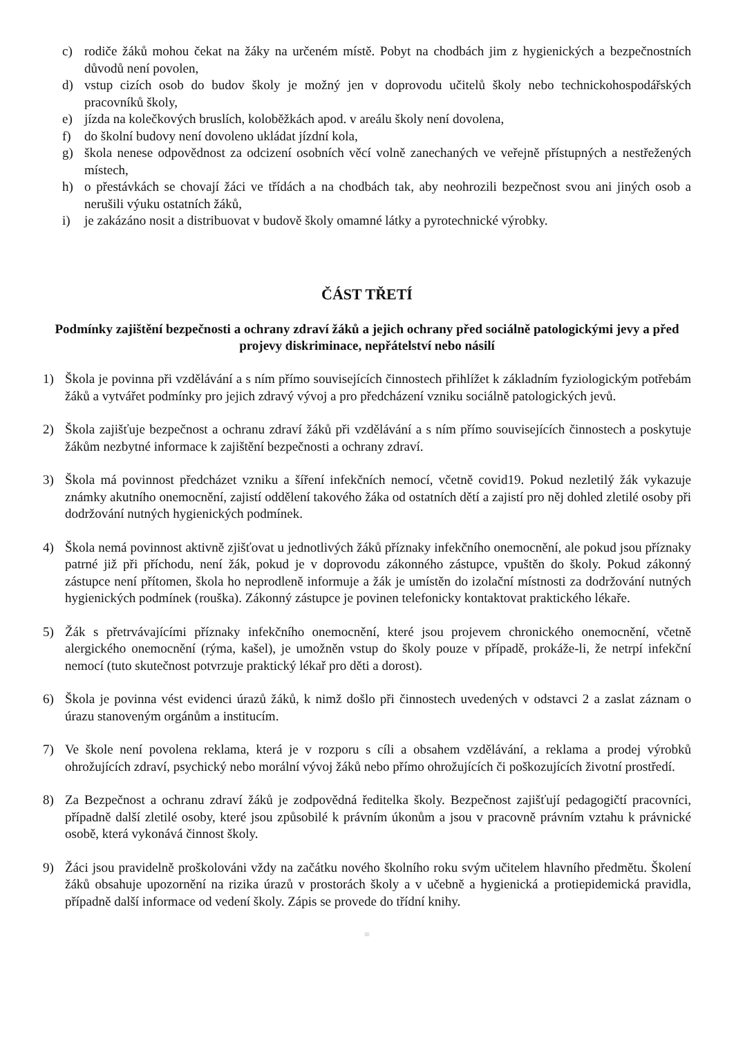c) rodiče žáků mohou čekat na žáky na určeném místě. Pobyt na chodbách jim z hygienických a bezpečnostních důvodů není povolen,
d) vstup cizích osob do budov školy je možný jen v doprovodu učitelů školy nebo technickohospodářských pracovníků školy,
e) jízda na kolečkových bruslích, koloběžkách apod. v areálu školy není dovolena,
f) do školní budovy není dovoleno ukládat jízdní kola,
g) škola nenese odpovědnost za odcizení osobních věcí volně zanechaných ve veřejně přístupných a nestřežených místech,
h) o přestávkách se chovají žáci ve třídách a na chodbách tak, aby neohrozili bezpečnost svou ani jiných osob a nerušili výuku ostatních žáků,
i) je zakázáno nosit a distribuovat v budově školy omamné látky a pyrotechnické výrobky.
ČÁST TŘETÍ
Podmínky zajištění bezpečnosti a ochrany zdraví žáků a jejich ochrany před sociálně patologickými jevy a před projevy diskriminace, nepřátelství nebo násilí
1) Škola je povinna při vzdělávání a s ním přímo souvisejících činnostech přihlížet k základním fyziologickým potřebám žáků a vytvářet podmínky pro jejich zdravý vývoj a pro předcházení vzniku sociálně patologických jevů.
2) Škola zajišťuje bezpečnost a ochranu zdraví žáků při vzdělávání a s ním přímo souvisejících činnostech a poskytuje žákům nezbytné informace k zajištění bezpečnosti a ochrany zdraví.
3) Škola má povinnost předcházet vzniku a šíření infekčních nemocí, včetně covid19. Pokud nezletilý žák vykazuje známky akutního onemocnění, zajistí oddělení takového žáka od ostatních dětí a zajistí pro něj dohled zletilé osoby při dodržování nutných hygienických podmínek.
4) Škola nemá povinnost aktivně zjišťovat u jednotlivých žáků příznaky infekčního onemocnění, ale pokud jsou příznaky patrné již při příchodu, není žák, pokud je v doprovodu zákonného zástupce, vpuštěn do školy. Pokud zákonný zástupce není přítomen, škola ho neprodleně informuje a žák je umístěn do izolační místnosti za dodržování nutných hygienických podmínek (rouška). Zákonný zástupce je povinen telefonicky kontaktovat praktického lékaře.
5) Žák s přetrvávajícími příznaky infekčního onemocnění, které jsou projevem chronického onemocnění, včetně alergického onemocnění (rýma, kašel), je umožněn vstup do školy pouze v případě, prokáže-li, že netrpí infekční nemocí (tuto skutečnost potvrzuje praktický lékař pro děti a dorost).
6) Škola je povinna vést evidenci úrazů žáků, k nimž došlo při činnostech uvedených v odstavci 2 a zaslat záznam o úrazu stanoveným orgánům a institucím.
7) Ve škole není povolena reklama, která je v rozporu s cíli a obsahem vzdělávání, a reklama a prodej výrobků ohrožujících zdraví, psychický nebo morální vývoj žáků nebo přímo ohrožujících či poškozujících životní prostředí.
8) Za Bezpečnost a ochranu zdraví žáků je zodpovědná ředitelka školy. Bezpečnost zajišťují pedagogičtí pracovníci, případně další zletilé osoby, které jsou způsobilé k právním úkonům a jsou v pracovně právním vztahu k právnické osobě, která vykonává činnost školy.
9) Žáci jsou pravidelně proškolováni vždy na začátku nového školního roku svým učitelem hlavního předmětu. Školení žáků obsahuje upozornění na rizika úrazů v prostorách školy a v učebně a hygienická a protiepidemická pravidla, případně další informace od vedení školy. Zápis se provede do třídní knihy.
≡